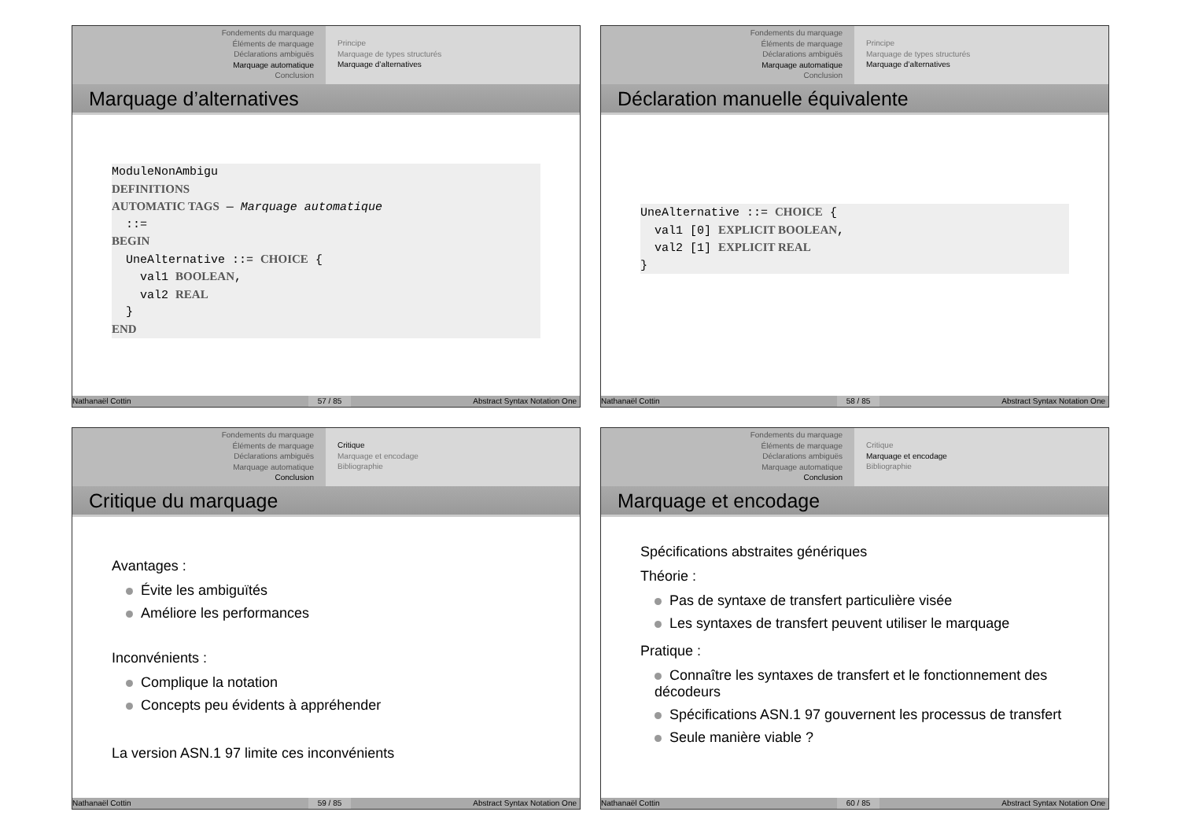Fondements du marquage
Éléments de marquage
Déclarations ambiguës
Marquage automatique
Conclusion
Principe
Marquage de types structurés
Marquage d’alternatives
Marquage d’alternatives
ModuleNonAmbigu DEFINITIONS AUTOMATIC TAGS — Marquage automatique ::= BEGIN UneAlternative ::= CHOICE { val1 BOOLEAN, val2 REAL } END
Nathanaël Cottin 57 / 85 Abstract Syntax Notation One
Fondements du marquage
Éléments de marquage
Déclarations ambiguës
Marquage automatique
Conclusion
Principe
Marquage de types structurés
Marquage d’alternatives
Déclaration manuelle équivalente
UneAlternative ::= CHOICE { val1 [0] EXPLICIT BOOLEAN, val2 [1] EXPLICIT REAL }
Nathanaël Cottin 58 / 85 Abstract Syntax Notation One
Fondements du marquage
Éléments de marquage
Déclarations ambiguës
Marquage automatique
Conclusion
Critique
Marquage et encodage
Bibliographie
Critique du marquage
Avantages :
Évite les ambiguïtés
Améliore les performances
Inconvénients :
Complique la notation
Concepts peu évidents à appréhender
La version ASN.1 97 limite ces inconvénients
Nathanaël Cottin 59 / 85 Abstract Syntax Notation One
Fondements du marquage
Éléments de marquage
Déclarations ambiguës
Marquage automatique
Conclusion
Critique
Marquage et encodage
Bibliographie
Marquage et encodage
Spécifications abstraites génériques
Théorie :
Pas de syntaxe de transfert particulière visée
Les syntaxes de transfert peuvent utiliser le marquage
Pratique :
Connaître les syntaxes de transfert et le fonctionnement des décodeurs
Spécifications ASN.1 97 gouvernent les processus de transfert
Seule manière viable ?
Nathanaël Cottin 60 / 85 Abstract Syntax Notation One